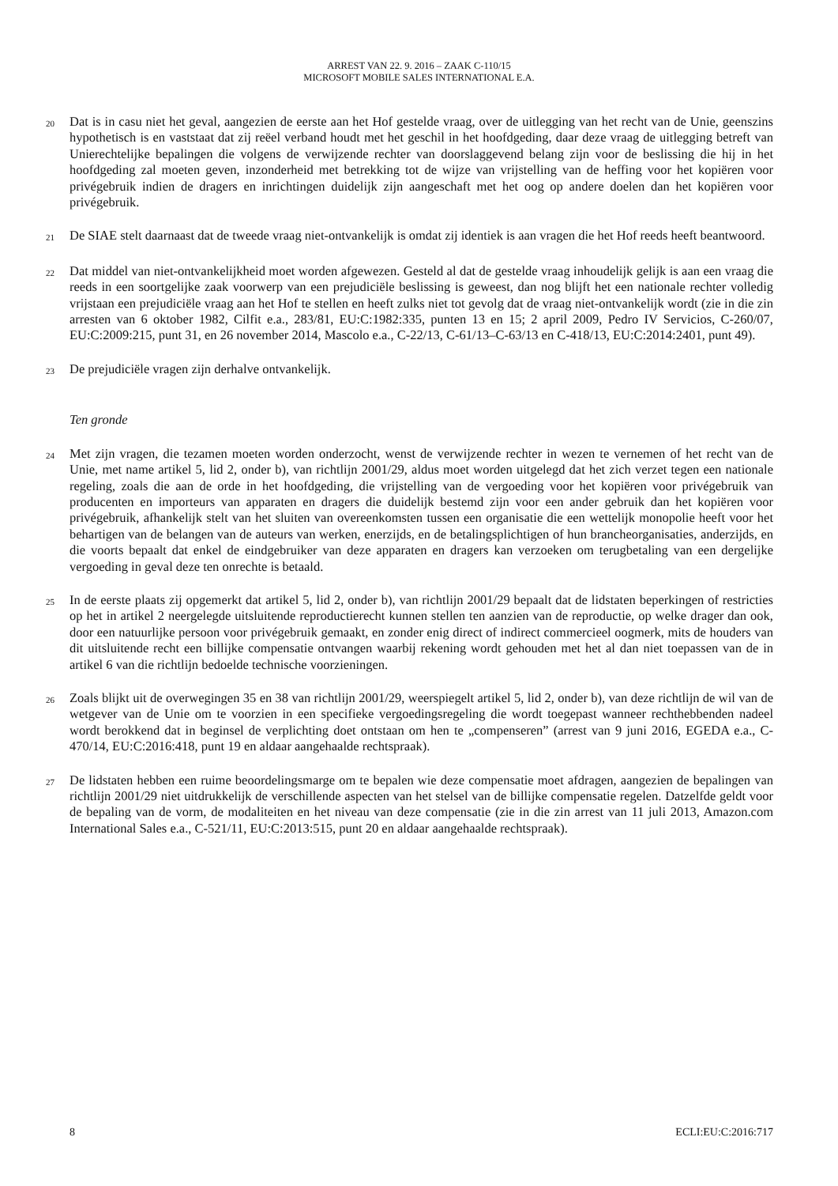ARREST VAN 22. 9. 2016 – ZAAK C-110/15
MICROSOFT MOBILE SALES INTERNATIONAL E.A.
20
Dat is in casu niet het geval, aangezien de eerste aan het Hof gestelde vraag, over de uitlegging van het recht van de Unie, geenszins hypothetisch is en vaststaat dat zij reëel verband houdt met het geschil in het hoofdgeding, daar deze vraag de uitlegging betreft van Unierechtelijke bepalingen die volgens de verwijzende rechter van doorslaggevend belang zijn voor de beslissing die hij in het hoofdgeding zal moeten geven, inzonderheid met betrekking tot de wijze van vrijstelling van de heffing voor het kopiëren voor privégebruik indien de dragers en inrichtingen duidelijk zijn aangeschaft met het oog op andere doelen dan het kopiëren voor privégebruik.
21
De SIAE stelt daarnaast dat de tweede vraag niet-ontvankelijk is omdat zij identiek is aan vragen die het Hof reeds heeft beantwoord.
22
Dat middel van niet-ontvankelijkheid moet worden afgewezen. Gesteld al dat de gestelde vraag inhoudelijk gelijk is aan een vraag die reeds in een soortgelijke zaak voorwerp van een prejudiciële beslissing is geweest, dan nog blijft het een nationale rechter volledig vrijstaan een prejudiciële vraag aan het Hof te stellen en heeft zulks niet tot gevolg dat de vraag niet-ontvankelijk wordt (zie in die zin arresten van 6 oktober 1982, Cilfit e.a., 283/81, EU:C:1982:335, punten 13 en 15; 2 april 2009, Pedro IV Servicios, C-260/07, EU:C:2009:215, punt 31, en 26 november 2014, Mascolo e.a., C-22/13, C-61/13–C-63/13 en C-418/13, EU:C:2014:2401, punt 49).
23
De prejudiciële vragen zijn derhalve ontvankelijk.
Ten gronde
24
Met zijn vragen, die tezamen moeten worden onderzocht, wenst de verwijzende rechter in wezen te vernemen of het recht van de Unie, met name artikel 5, lid 2, onder b), van richtlijn 2001/29, aldus moet worden uitgelegd dat het zich verzet tegen een nationale regeling, zoals die aan de orde in het hoofdgeding, die vrijstelling van de vergoeding voor het kopiëren voor privégebruik van producenten en importeurs van apparaten en dragers die duidelijk bestemd zijn voor een ander gebruik dan het kopiëren voor privégebruik, afhankelijk stelt van het sluiten van overeenkomsten tussen een organisatie die een wettelijk monopolie heeft voor het behartigen van de belangen van de auteurs van werken, enerzijds, en de betalingsplichtigen of hun brancheorganisaties, anderzijds, en die voorts bepaalt dat enkel de eindgebruiker van deze apparaten en dragers kan verzoeken om terugbetaling van een dergelijke vergoeding in geval deze ten onrechte is betaald.
25
In de eerste plaats zij opgemerkt dat artikel 5, lid 2, onder b), van richtlijn 2001/29 bepaalt dat de lidstaten beperkingen of restricties op het in artikel 2 neergelegde uitsluitende reproductierecht kunnen stellen ten aanzien van de reproductie, op welke drager dan ook, door een natuurlijke persoon voor privégebruik gemaakt, en zonder enig direct of indirect commercieel oogmerk, mits de houders van dit uitsluitende recht een billijke compensatie ontvangen waarbij rekening wordt gehouden met het al dan niet toepassen van de in artikel 6 van die richtlijn bedoelde technische voorzieningen.
26
Zoals blijkt uit de overwegingen 35 en 38 van richtlijn 2001/29, weerspiegelt artikel 5, lid 2, onder b), van deze richtlijn de wil van de wetgever van de Unie om te voorzien in een specifieke vergoedingsregeling die wordt toegepast wanneer rechthebbenden nadeel wordt berokkend dat in beginsel de verplichting doet ontstaan om hen te „compenseren” (arrest van 9 juni 2016, EGEDA e.a., C-470/14, EU:C:2016:418, punt 19 en aldaar aangehaalde rechtspraak).
27
De lidstaten hebben een ruime beoordelingsmarge om te bepalen wie deze compensatie moet afdragen, aangezien de bepalingen van richtlijn 2001/29 niet uitdrukkelijk de verschillende aspecten van het stelsel van de billijke compensatie regelen. Datzelfde geldt voor de bepaling van de vorm, de modaliteiten en het niveau van deze compensatie (zie in die zin arrest van 11 juli 2013, Amazon.com International Sales e.a., C-521/11, EU:C:2013:515, punt 20 en aldaar aangehaalde rechtspraak).
8 ECLI:EU:C:2016:717